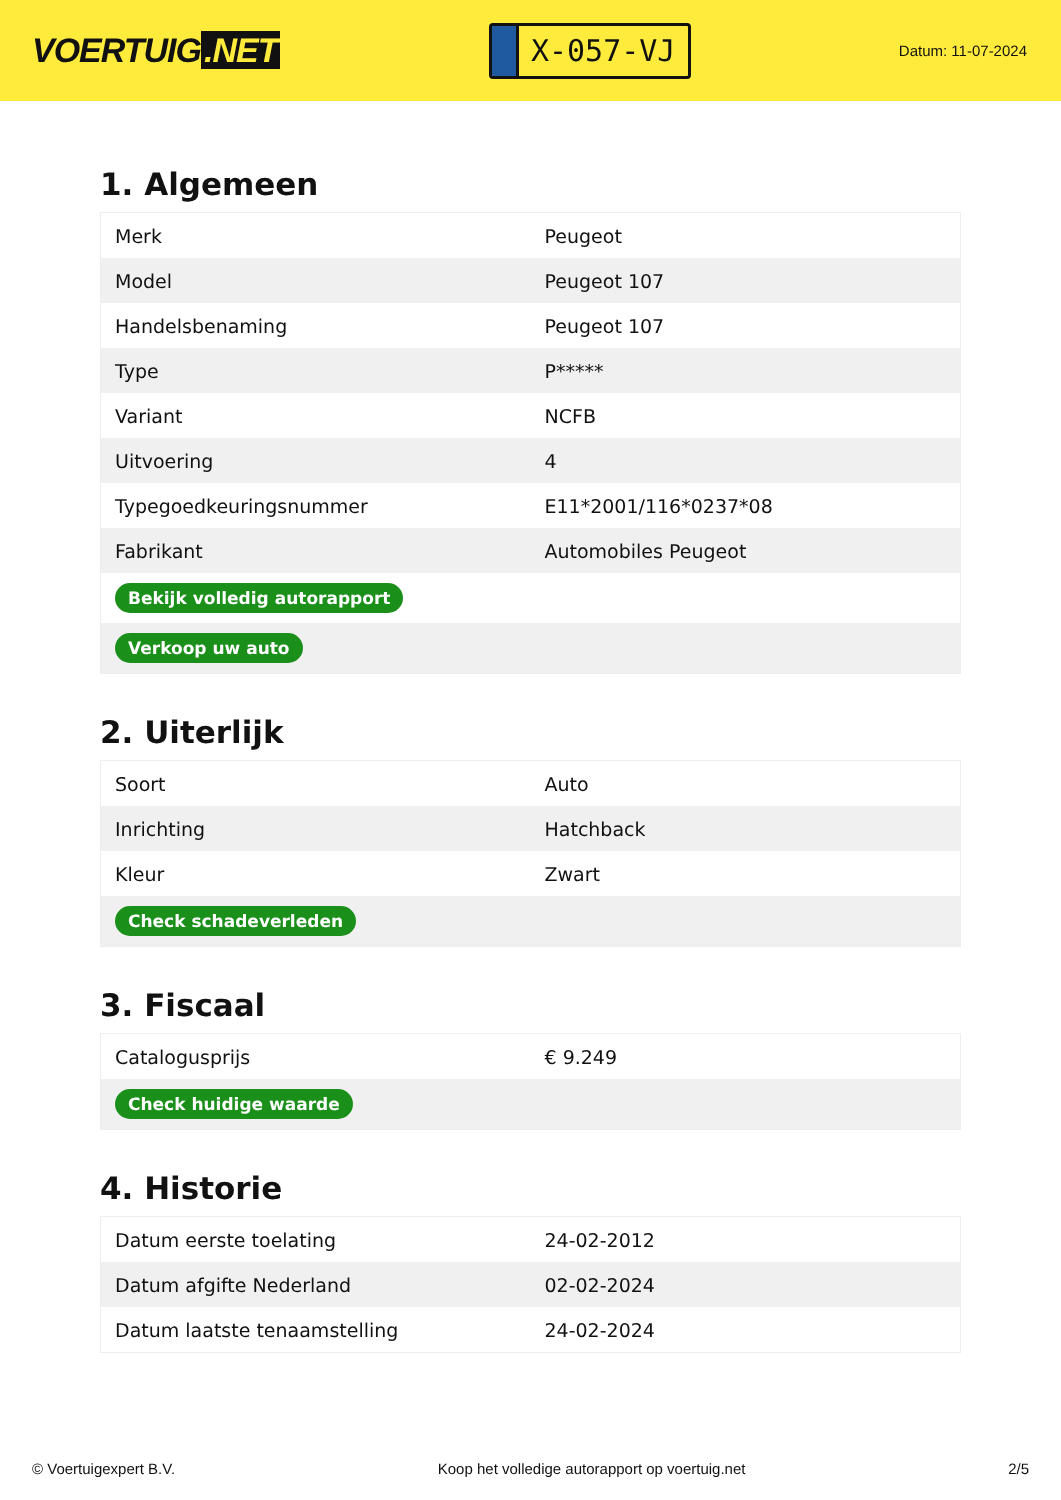VOERTUIG.NET
X-057-VJ
Datum: 11-07-2024
1. Algemeen
| Merk | Peugeot |
| Model | Peugeot 107 |
| Handelsbenaming | Peugeot 107 |
| Type | P***** |
| Variant | NCFB |
| Uitvoering | 4 |
| Typegoedkeuringsnummer | E11*2001/116*0237*08 |
| Fabrikant | Automobiles Peugeot |
| Bekijk volledig autorapport | |
| Verkoop uw auto | |
2. Uiterlijk
| Soort | Auto |
| Inrichting | Hatchback |
| Kleur | Zwart |
| Check schadeverleden | |
3. Fiscaal
| Catalogusprijs | € 9.249 |
| Check huidige waarde | |
4. Historie
| Datum eerste toelating | 24-02-2012 |
| Datum afgifte Nederland | 02-02-2024 |
| Datum laatste tenaamstelling | 24-02-2024 |
© Voertuigexpert B.V. Koop het volledige autorapport op voertuig.net 2/5